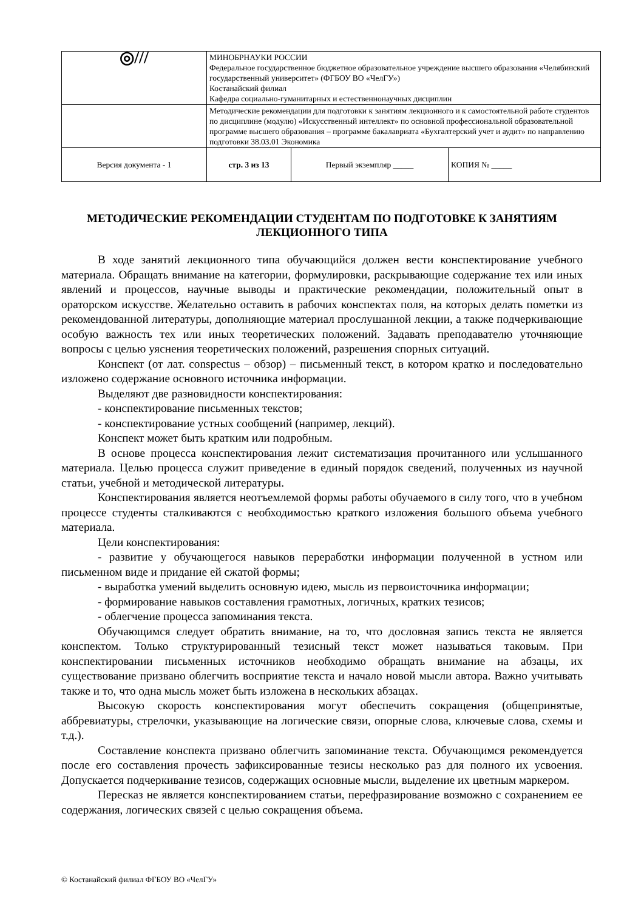| ◎/// | МИНОБРНАУКИ РОССИИ Федеральное государственное бюджетное образовательное учреждение высшего образования «Челябинский государственный университет» (ФГБОУ ВО «ЧелГУ») Костанайский филиал Кафедра социально-гуманитарных и естественнонаучных дисциплин | | |
| | Методические рекомендации для подготовки к занятиям лекционного и к самостоятельной работе студентов по дисциплине (модулю) «Искусственный интеллект» по основной профессиональной образовательной программе высшего образования – программе бакалавриата «Бухгалтерский учет и аудит» по направлению подготовки 38.03.01 Экономика | | |
| Версия документа - 1 | стр. 3 из 13 | Первый экземпляр _____ | КОПИЯ № _____ |
МЕТОДИЧЕСКИЕ РЕКОМЕНДАЦИИ СТУДЕНТАМ ПО ПОДГОТОВКЕ К ЗАНЯТИЯМ ЛЕКЦИОННОГО ТИПА
В ходе занятий лекционного типа обучающийся должен вести конспектирование учебного материала. Обращать внимание на категории, формулировки, раскрывающие содержание тех или иных явлений и процессов, научные выводы и практические рекомендации, положительный опыт в ораторском искусстве. Желательно оставить в рабочих конспектах поля, на которых делать пометки из рекомендованной литературы, дополняющие материал прослушанной лекции, а также подчеркивающие особую важность тех или иных теоретических положений. Задавать преподавателю уточняющие вопросы с целью уяснения теоретических положений, разрешения спорных ситуаций.
Конспект (от лат. conspectus – обзор) – письменный текст, в котором кратко и последовательно изложено содержание основного источника информации.
Выделяют две разновидности конспектирования:
- конспектирование письменных текстов;
- конспектирование устных сообщений (например, лекций).
Конспект может быть кратким или подробным.
В основе процесса конспектирования лежит систематизация прочитанного или услышанного материала. Целью процесса служит приведение в единый порядок сведений, полученных из научной статьи, учебной и методической литературы.
Конспектирования является неотъемлемой формы работы обучаемого в силу того, что в учебном процессе студенты сталкиваются с необходимостью краткого изложения большого объема учебного материала.
Цели конспектирования:
- развитие у обучающегося навыков переработки информации полученной в устном или письменном виде и придание ей сжатой формы;
- выработка умений выделить основную идею, мысль из первоисточника информации;
- формирование навыков составления грамотных, логичных, кратких тезисов;
- облегчение процесса запоминания текста.
Обучающимся следует обратить внимание, на то, что дословная запись текста не является конспектом. Только структурированный тезисный текст может называться таковым. При конспектировании письменных источников необходимо обращать внимание на абзацы, их существование призвано облегчить восприятие текста и начало новой мысли автора. Важно учитывать также и то, что одна мысль может быть изложена в нескольких абзацах.
Высокую скорость конспектирования могут обеспечить сокращения (общепринятые, аббревиатуры, стрелочки, указывающие на логические связи, опорные слова, ключевые слова, схемы и т.д.).
Составление конспекта призвано облегчить запоминание текста. Обучающимся рекомендуется после его составления прочесть зафиксированные тезисы несколько раз для полного их усвоения. Допускается подчеркивание тезисов, содержащих основные мысли, выделение их цветным маркером.
Пересказ не является конспектированием статьи, перефразирование возможно с сохранением ее содержания, логических связей с целью сокращения объема.
© Костанайский филиал ФГБОУ ВО «ЧелГУ»